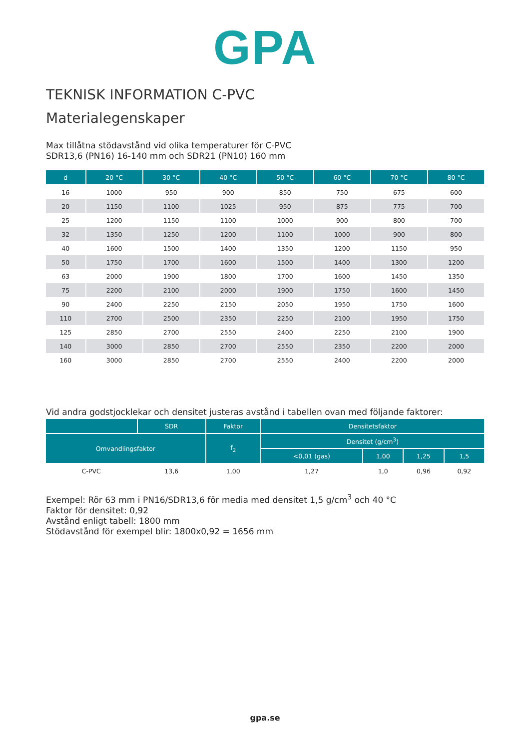GPA
TEKNISK INFORMATION C-PVC
Materialegenskaper
Max tillåtna stödavstånd vid olika temperaturer för C-PVC
SDR13,6 (PN16) 16-140 mm och SDR21 (PN10) 160 mm
| d | 20 °C | 30 °C | 40 °C | 50 °C | 60 °C | 70 °C | 80 °C |
| --- | --- | --- | --- | --- | --- | --- | --- |
| 16 | 1000 | 950 | 900 | 850 | 750 | 675 | 600 |
| 20 | 1150 | 1100 | 1025 | 950 | 875 | 775 | 700 |
| 25 | 1200 | 1150 | 1100 | 1000 | 900 | 800 | 700 |
| 32 | 1350 | 1250 | 1200 | 1100 | 1000 | 900 | 800 |
| 40 | 1600 | 1500 | 1400 | 1350 | 1200 | 1150 | 950 |
| 50 | 1750 | 1700 | 1600 | 1500 | 1400 | 1300 | 1200 |
| 63 | 2000 | 1900 | 1800 | 1700 | 1600 | 1450 | 1350 |
| 75 | 2200 | 2100 | 2000 | 1900 | 1750 | 1600 | 1450 |
| 90 | 2400 | 2250 | 2150 | 2050 | 1950 | 1750 | 1600 |
| 110 | 2700 | 2500 | 2350 | 2250 | 2100 | 1950 | 1750 |
| 125 | 2850 | 2700 | 2550 | 2400 | 2250 | 2100 | 1900 |
| 140 | 3000 | 2850 | 2700 | 2550 | 2350 | 2200 | 2000 |
| 160 | 3000 | 2850 | 2700 | 2550 | 2400 | 2200 | 2000 |
Vid andra godstjocklekar och densitet justeras avstånd i tabellen ovan med följande faktorer:
| | SDR | Faktor | Densitetsfaktor | | | |
| --- | --- | --- | --- | --- | --- | --- |
| Omvandlingsfaktor | | f<sub>2</sub> | Densitet (g/cm<sup>3</sup>) | | | |
| | | | <0,01 (gas) | 1,00 | 1,25 | 1,5 |
| C-PVC | 13,6 | 1,00 | 1,27 | 1,0 | 0,96 | 0,92 |
Exempel: Rör 63 mm i PN16/SDR13,6 för media med densitet 1,5 g/cm<sup>3</sup> och 40 °C
Faktor för densitet: 0,92
Avstånd enligt tabell: 1800 mm
Stödavstånd för exempel blir: 1800x0,92 = 1656 mm
gpa.se